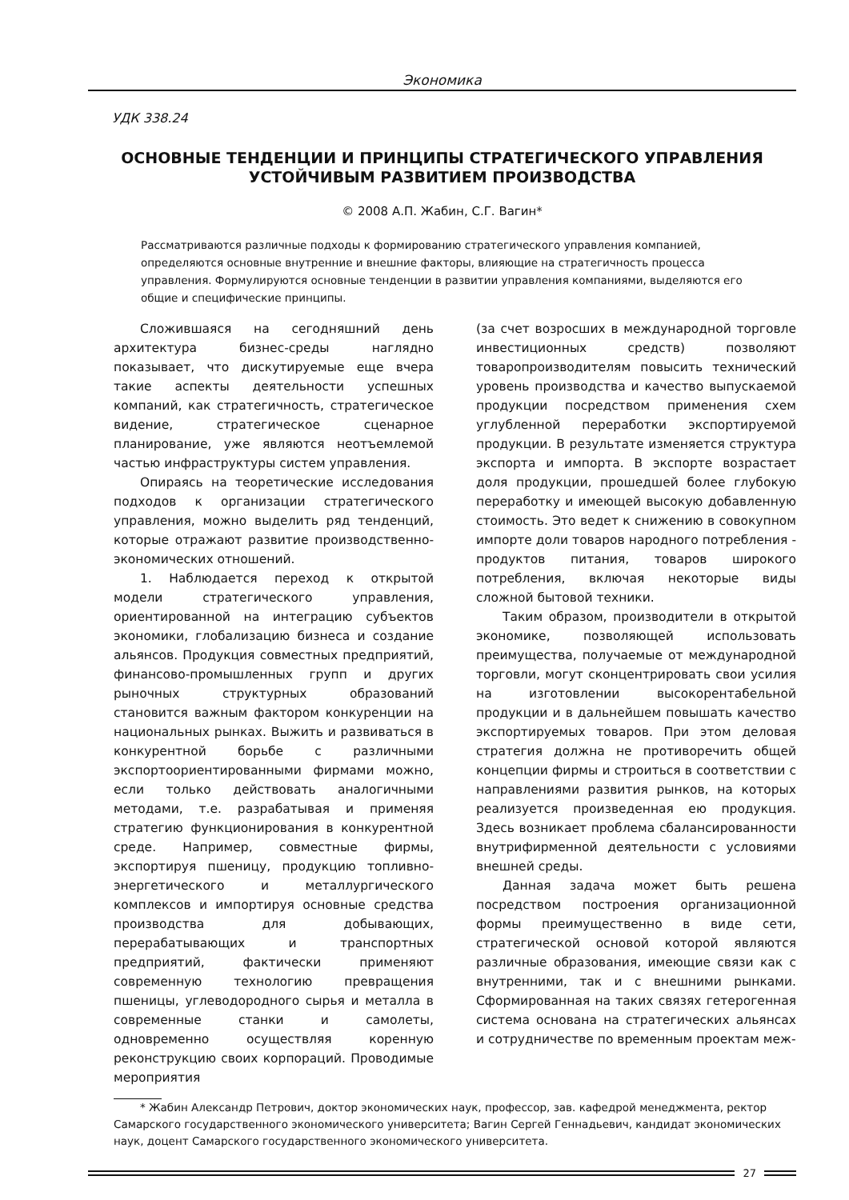Экономика
УДК 338.24
ОСНОВНЫЕ ТЕНДЕНЦИИ И ПРИНЦИПЫ СТРАТЕГИЧЕСКОГО УПРАВЛЕНИЯ
УСТОЙЧИВЫМ РАЗВИТИЕМ ПРОИЗВОДСТВА
© 2008 А.П. Жабин, С.Г. Вагин*
Рассматриваются различные подходы к формированию стратегического управления компанией, определяются основные внутренние и внешние факторы, влияющие на стратегичность процесса управления. Формулируются основные тенденции в развитии управления компаниями, выделяются его общие и специфические принципы.
Сложившаяся на сегодняшний день архитектура бизнес-среды наглядно показывает, что дискутируемые еще вчера такие аспекты деятельности успешных компаний, как стратегичность, стратегическое видение, стратегическое сценарное планирование, уже являются неотъемлемой частью инфраструктуры систем управления.
Опираясь на теоретические исследования подходов к организации стратегического управления, можно выделить ряд тенденций, которые отражают развитие производственно-экономических отношений.
1. Наблюдается переход к открытой модели стратегического управления, ориентированной на интеграцию субъектов экономики, глобализацию бизнеса и создание альянсов. Продукция совместных предприятий, финансово-промышленных групп и других рыночных структурных образований становится важным фактором конкуренции на национальных рынках. Выжить и развиваться в конкурентной борьбе с различными экспортоориентированными фирмами можно, если только действовать аналогичными методами, т.е. разрабатывая и применяя стратегию функционирования в конкурентной среде. Например, совместные фирмы, экспортируя пшеницу, продукцию топливно-энергетического и металлургического комплексов и импортируя основные средства производства для добывающих, перерабатывающих и транспортных предприятий, фактически применяют современную технологию превращения пшеницы, углеводородного сырья и металла в современные станки и самолеты, одновременно осуществляя коренную реконструкцию своих корпораций. Проводимые мероприятия
(за счет возросших в международной торговле инвестиционных средств) позволяют товаропроизводителям повысить технический уровень производства и качество выпускаемой продукции посредством применения схем углубленной переработки экспортируемой продукции. В результате изменяется структура экспорта и импорта. В экспорте возрастает доля продукции, прошедшей более глубокую переработку и имеющей высокую добавленную стоимость. Это ведет к снижению в совокупном импорте доли товаров народного потребления - продуктов питания, товаров широкого потребления, включая некоторые виды сложной бытовой техники.
Таким образом, производители в открытой экономике, позволяющей использовать преимущества, получаемые от международной торговли, могут сконцентрировать свои усилия на изготовлении высокорентабельной продукции и в дальнейшем повышать качество экспортируемых товаров. При этом деловая стратегия должна не противоречить общей концепции фирмы и строиться в соответствии с направлениями развития рынков, на которых реализуется произведенная ею продукция. Здесь возникает проблема сбалансированности внутрифирменной деятельности с условиями внешней среды.
Данная задача может быть решена посредством построения организационной формы преимущественно в виде сети, стратегической основой которой являются различные образования, имеющие связи как с внутренними, так и с внешними рынками. Сформированная на таких связях гетерогенная система основана на стратегических альянсах и сотрудничестве по временным проектам меж-
* Жабин Александр Петрович, доктор экономических наук, профессор, зав. кафедрой менеджмента, ректор Самарского государственного экономического университета; Вагин Сергей Геннадьевич, кандидат экономических наук, доцент Самарского государственного экономического университета.
27